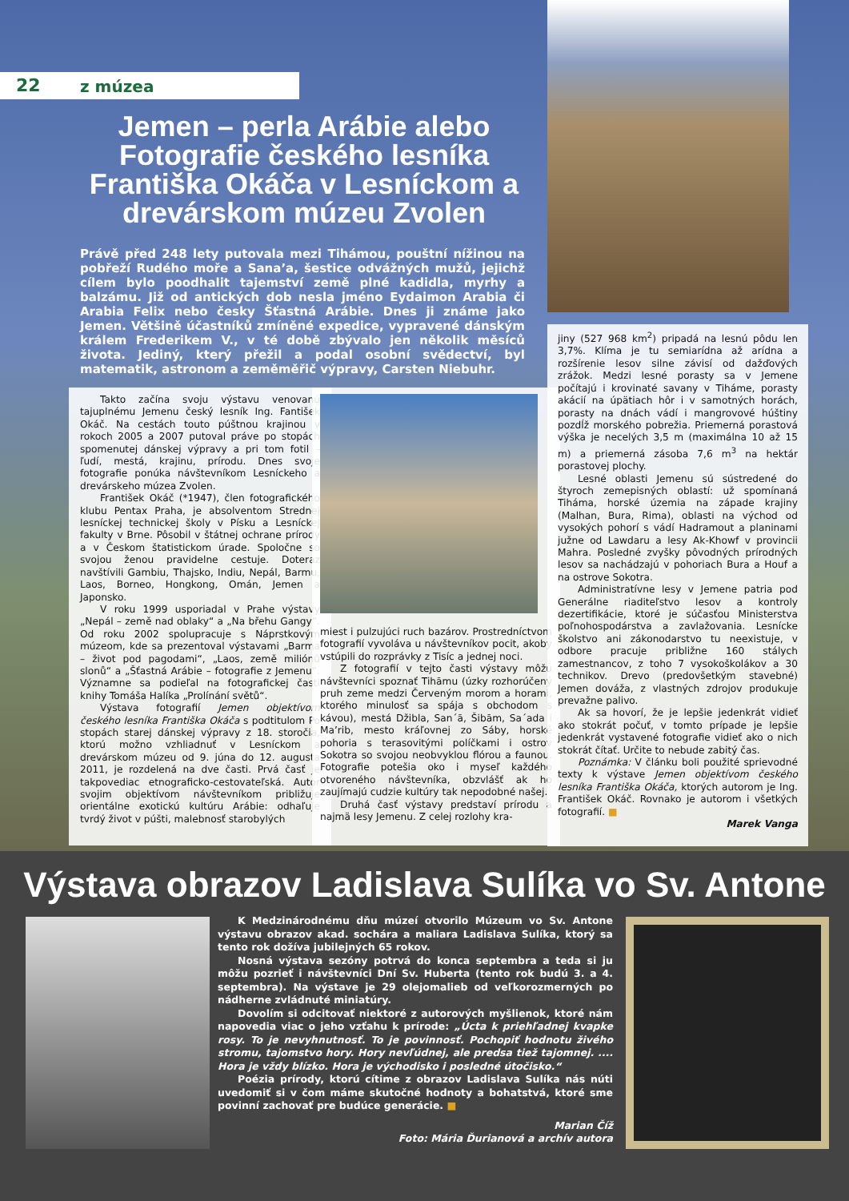22 z múzea
Jemen – perla Arábie alebo Fotografie českého lesníka Františka Okáča v Lesníckom a drevárskom múzeu Zvolen
Právě před 248 lety putovala mezi Tihámou, pouštní nížinou na pobřeží Rudého moře a Sana’a, šestice odvážných mužů, jejichž cílem bylo poodhalit tajemství země plné kadidla, myrhy a balzámu. Již od antických dob nesla jméno Eydaimon Arabia či Arabia Felix nebo česky Šťastná Arábie. Dnes ji známe jako Jemen. Většině účastníků zmíněné expedice, vypravené dánským králem Frederikem V., v té době zbývalo jen několik měsíců života. Jediný, který přežil a podal osobní svědectví, byl matematik, astronom a zeměměřič výpravy, Carsten Niebuhr.
Takto začína svoju výstavu venovanú tajuplnému Jemenu český lesník Ing. Fantišek Okáč. Na cestách touto púštnou krajinou v rokoch 2005 a 2007 putoval práve po stopách spomenutej dánskej výpravy a pri tom fotil – ľudí, mestá, krajinu, prírodu. Dnes svoje fotografie ponúka návštevníkom Lesníckeho a drevárskeho múzea Zvolen.
František Okáč (*1947), člen fotografického klubu Pentax Praha, je absolventom Strednej lesníckej technickej školy v Písku a Lesníckej fakulty v Brne. Pôsobil v štátnej ochrane prírody a v Českom štatistickom úrade. Spoločne so svojou ženou pravidelne cestuje. Doteraz navštívili Gambiu, Thajsko, Indiu, Nepál, Barmu, Laos, Borneo, Hongkong, Omán, Jemen a Japonsko.
V roku 1999 usporiadal v Prahe výstavy „Nepál – země nad oblaky“ a „Na břehu Gangy“. Od roku 2002 spolupracuje s Náprstkovým múzeom, kde sa prezentoval výstavami „Barma – život pod pagodami“, „Laos, země miliónů slonů“ a „Šťastná Arábie – fotografie z Jemenu“. Významne sa podieľal na fotografickej časti knihy Tomáša Halíka „Prolínání světů“.
Výstava fotografií Jemen objektívom českého lesníka Františka Okáča s podtitulom Po stopách starej dánskej výpravy z 18. storočia, ktorú možno vzhliadnuť v Lesníckom a drevárskom múzeu od 9. júna do 12. augusta 2011, je rozdelená na dve časti. Prvá časť je takpovediac etnograficko-cestovateľská. Autor svojim objektívom návštevníkom približuje orientálne exotickú kultúru Arábie: odhaľuje tvrdý život v púšti, malebnosť starobylých
miest i pulzujúci ruch bazárov. Prostredníctvom fotografií vyvoláva u návštevníkov pocit, akoby vstúpili do rozprávky z Tisíc a jednej noci.
Z fotografií v tejto časti výstavy môžu návštevníci spoznať Tihāmu (úzky rozhorúčený pruh zeme medzi Červeným morom a horami, ktorého minulosť sa spája s obchodom s kávou), mestá Džibla, San´ā, Šibām, Sa´ada i Ma’rib, mesto kráľovnej zo Sáby, horské pohoria s terasovitými políčkami i ostrov Sokotra so svojou neobvyklou flórou a faunou. Fotografie potešia oko i myseľ každého otvoreného návštevníka, obzvlášť ak ho zaujímajú cudzie kultúry tak nepodobné našej.
Druhá časť výstavy predstaví prírodu a najmä lesy Jemenu. Z celej rozlohy kra-
jiny (527 968 km<sup>2</sup>) pripadá na lesnú pôdu len 3,7%. Klíma je tu semiarídna až arídna a rozšírenie lesov silne závisí od dažďových zrážok. Medzi lesné porasty sa v Jemene počítajú i krovinaté savany v Tiháme, porasty akácií na úpätiach hôr i v samotných horách, porasty na dnách vádí i mangrovové húštiny pozdĺž morského pobrežia. Priemerná porastová výška je necelých 3,5 m (maximálna 10 až 15 m) a priemerná zásoba 7,6 m<sup>3</sup> na hektár porastovej plochy.
Lesné oblasti Jemenu sú sústredené do štyroch zemepisných oblastí: už spomínaná Tiháma, horské územia na západe krajiny (Malhan, Bura, Rima), oblasti na východ od vysokých pohorí s vádí Hadramout a planinami južne od Lawdaru a lesy Ak-Khowf v provincii Mahra. Posledné zvyšky pôvodných prírodných lesov sa nachádzajú v pohoriach Bura a Houf a na ostrove Sokotra.
Administratívne lesy v Jemene patria pod Generálne riaditeľstvo lesov a kontroly dezertifikácie, ktoré je súčasťou Ministerstva poľnohospodárstva a zavlažovania. Lesnícke školstvo ani zákonodarstvo tu neexistuje, v odbore pracuje približne 160 stálych zamestnancov, z toho 7 vysokoškolákov a 30 technikov. Drevo (predovšetkým stavebné) Jemen dováža, z vlastných zdrojov produkuje prevažne palivo.
Ak sa hovorí, že je lepšie jedenkrát vidieť ako stokrát počuť, v tomto prípade je lepšie jedenkrát vystavené fotografie vidieť ako o nich stokrát čítať. Určite to nebude zabitý čas.
Poznámka: V článku boli použité sprievodné texty k výstave Jemen objektívom českého lesníka Františka Okáča, ktorých autorom je Ing. František Okáč. Rovnako je autorom i všetkých fotografií. ■
Marek Vanga
Výstava obrazov Ladislava Sulíka vo Sv. Antone
K Medzinárodnému dňu múzeí otvorilo Múzeum vo Sv. Antone výstavu obrazov akad. sochára a maliara Ladislava Sulíka, ktorý sa tento rok dožíva jubilejných 65 rokov.
Nosná výstava sezóny potrvá do konca septembra a teda si ju môžu pozrieť i návštevníci Dní Sv. Huberta (tento rok budú 3. a 4. septembra). Na výstave je 29 olejomalieb od veľkorozmerných po nádherne zvládnuté miniatúry.
Dovolím si odcitovať niektoré z autorových myšlienok, ktoré nám napovedia viac o jeho vzťahu k prírode: „Úcta k priehľadnej kvapke rosy. To je nevyhnutnosť. To je povinnosť. Pochopiť hodnotu živého stromu, tajomstvo hory. Hory nevľúdnej, ale predsa tiež tajomnej. .... Hora je vždy blízko. Hora je východisko i posledné útočisko.“
Poézia prírody, ktorú cítime z obrazov Ladislava Sulíka nás núti uvedomiť si v čom máme skutočné hodnoty a bohatstvá, ktoré sme povinní zachovať pre budúce generácie. ■
Marian Číž
Foto: Mária Ďurianová a archív autora